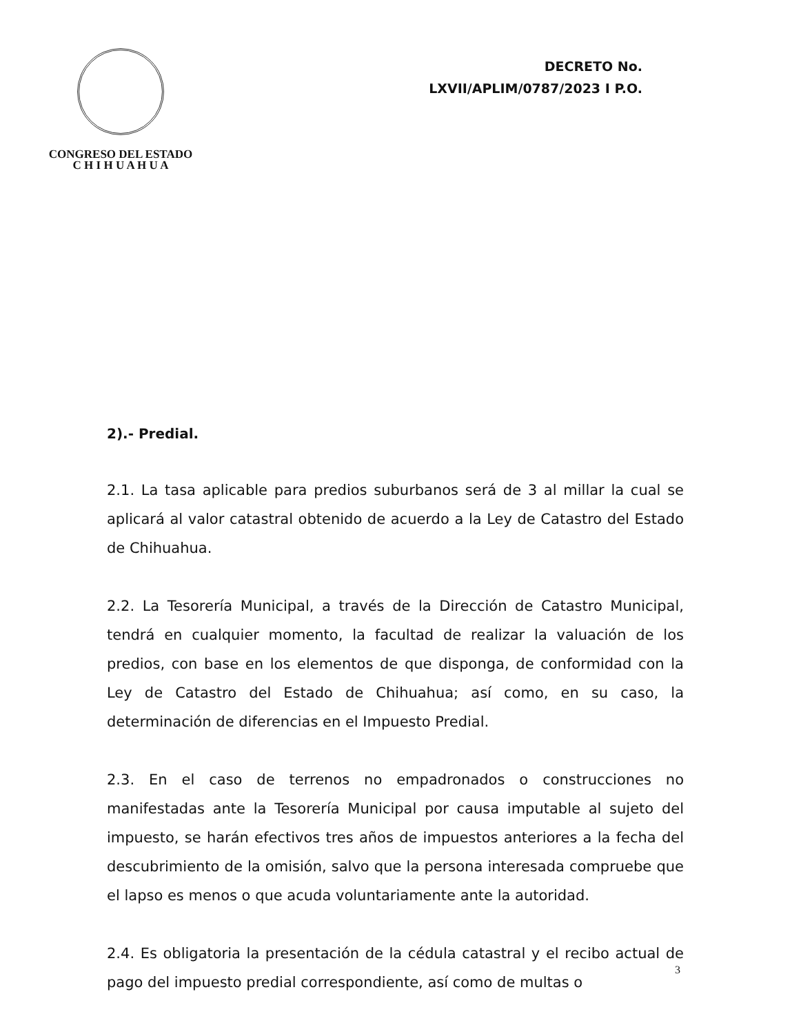CONGRESO DEL ESTADO
C H I H U A H U A
DECRETO No.
LXVII/APLIM/0787/2023 I P.O.
2).- Predial.
2.1. La tasa aplicable para predios suburbanos será de 3 al millar la cual se aplicará al valor catastral obtenido de acuerdo a la Ley de Catastro del Estado de Chihuahua.
2.2. La Tesorería Municipal, a través de la Dirección de Catastro Municipal, tendrá en cualquier momento, la facultad de realizar la valuación de los predios, con base en los elementos de que disponga, de conformidad con la Ley de Catastro del Estado de Chihuahua; así como, en su caso, la determinación de diferencias en el Impuesto Predial.
2.3. En el caso de terrenos no empadronados o construcciones no manifestadas ante la Tesorería Municipal por causa imputable al sujeto del impuesto, se harán efectivos tres años de impuestos anteriores a la fecha del descubrimiento de la omisión, salvo que la persona interesada compruebe que el lapso es menos o que acuda voluntariamente ante la autoridad.
2.4. Es obligatoria la presentación de la cédula catastral y el recibo actual de pago del impuesto predial correspondiente, así como de multas o
3